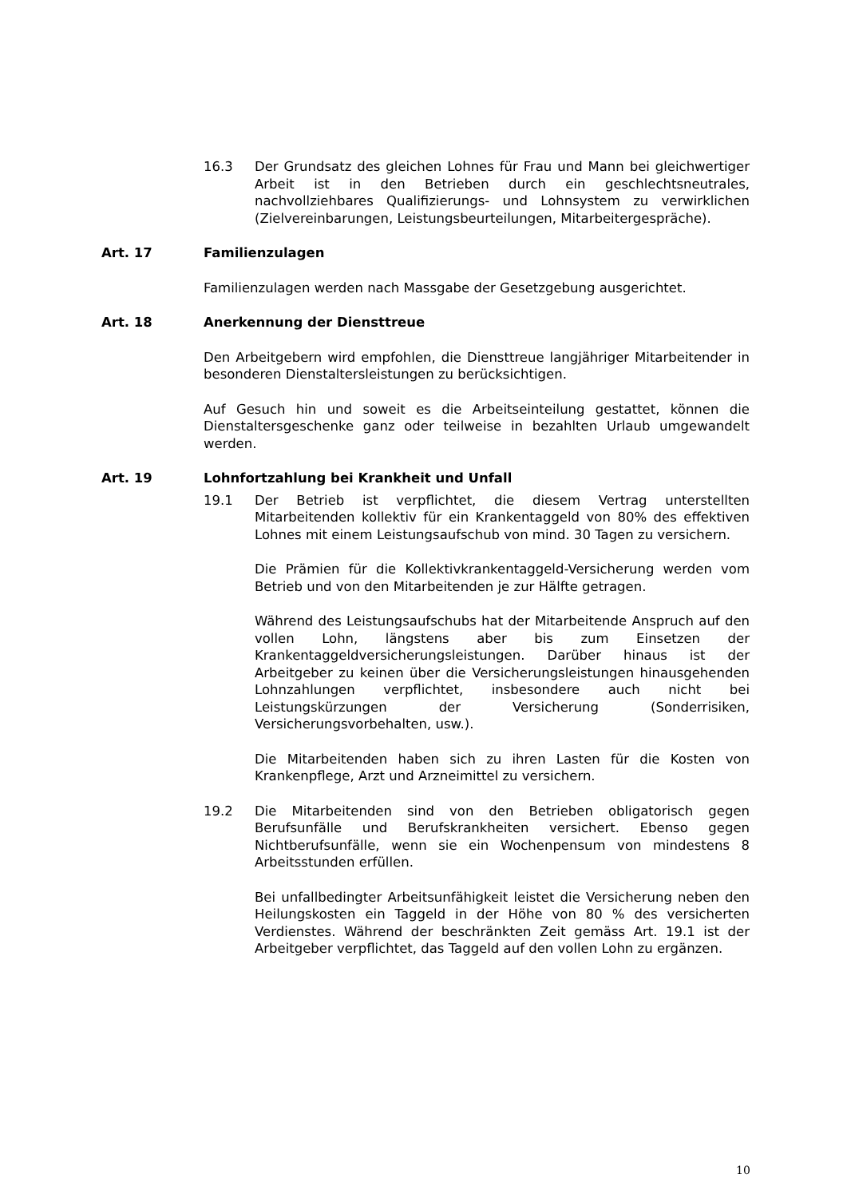16.3 Der Grundsatz des gleichen Lohnes für Frau und Mann bei gleichwertiger Arbeit ist in den Betrieben durch ein geschlechtsneutrales, nachvollziehbares Qualifizierungs- und Lohnsystem zu verwirklichen (Zielvereinbarungen, Leistungsbeurteilungen, Mitarbeitergespräche).
Art. 17 Familienzulagen
Familienzulagen werden nach Massgabe der Gesetzgebung ausgerichtet.
Art. 18 Anerkennung der Diensttreue
Den Arbeitgebern wird empfohlen, die Diensttreue langjähriger Mitarbeitender in besonderen Dienstaltersleistungen zu berücksichtigen.
Auf Gesuch hin und soweit es die Arbeitseinteilung gestattet, können die Dienstaltersgeschenke ganz oder teilweise in bezahlten Urlaub umgewandelt werden.
Art. 19 Lohnfortzahlung bei Krankheit und Unfall
19.1 Der Betrieb ist verpflichtet, die diesem Vertrag unterstellten Mitarbeitenden kollektiv für ein Krankentaggeld von 80% des effektiven Lohnes mit einem Leistungsaufschub von mind. 30 Tagen zu versichern.
Die Prämien für die Kollektivkrankentaggeld-Versicherung werden vom Betrieb und von den Mitarbeitenden je zur Hälfte getragen.
Während des Leistungsaufschubs hat der Mitarbeitende Anspruch auf den vollen Lohn, längstens aber bis zum Einsetzen der Krankentaggeldversicherungsleistungen. Darüber hinaus ist der Arbeitgeber zu keinen über die Versicherungsleistungen hinausgehenden Lohnzahlungen verpflichtet, insbesondere auch nicht bei Leistungskürzungen der Versicherung (Sonderrisiken, Versicherungsvorbehalten, usw.).
Die Mitarbeitenden haben sich zu ihren Lasten für die Kosten von Krankenpflege, Arzt und Arzneimittel zu versichern.
19.2 Die Mitarbeitenden sind von den Betrieben obligatorisch gegen Berufsunfälle und Berufskrankheiten versichert. Ebenso gegen Nichtberufsunfälle, wenn sie ein Wochenpensum von mindestens 8 Arbeitsstunden erfüllen.
Bei unfallbedingter Arbeitsunfähigkeit leistet die Versicherung neben den Heilungskosten ein Taggeld in der Höhe von 80 % des versicherten Verdienstes. Während der beschränkten Zeit gemäss Art. 19.1 ist der Arbeitgeber verpflichtet, das Taggeld auf den vollen Lohn zu ergänzen.
10